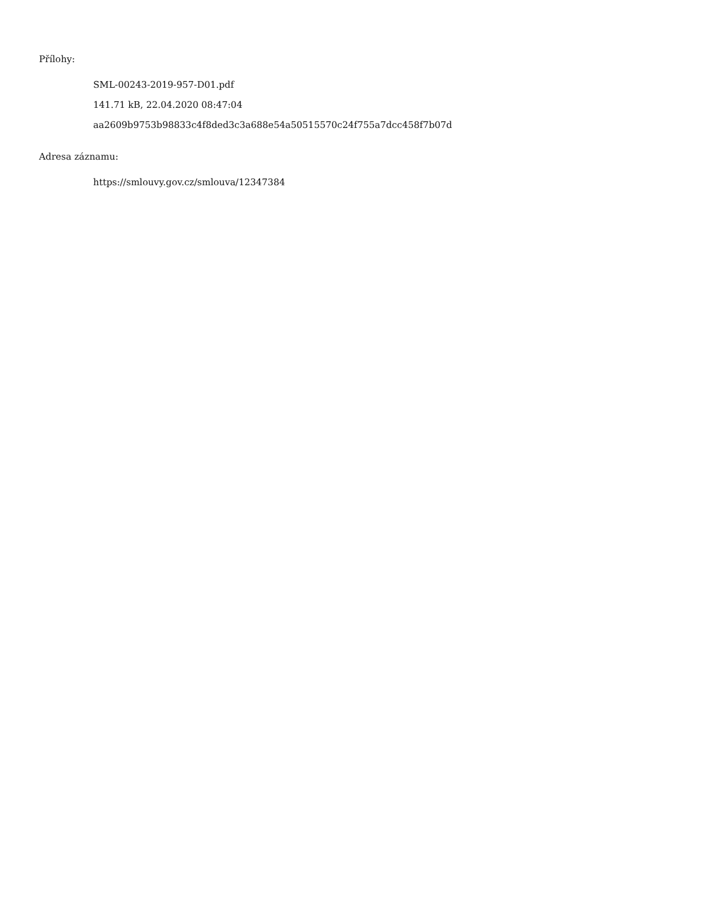Přílohy:
SML-00243-2019-957-D01.pdf
141.71 kB, 22.04.2020 08:47:04
aa2609b9753b98833c4f8ded3c3a688e54a50515570c24f755a7dcc458f7b07d
Adresa záznamu:
https://smlouvy.gov.cz/smlouva/12347384